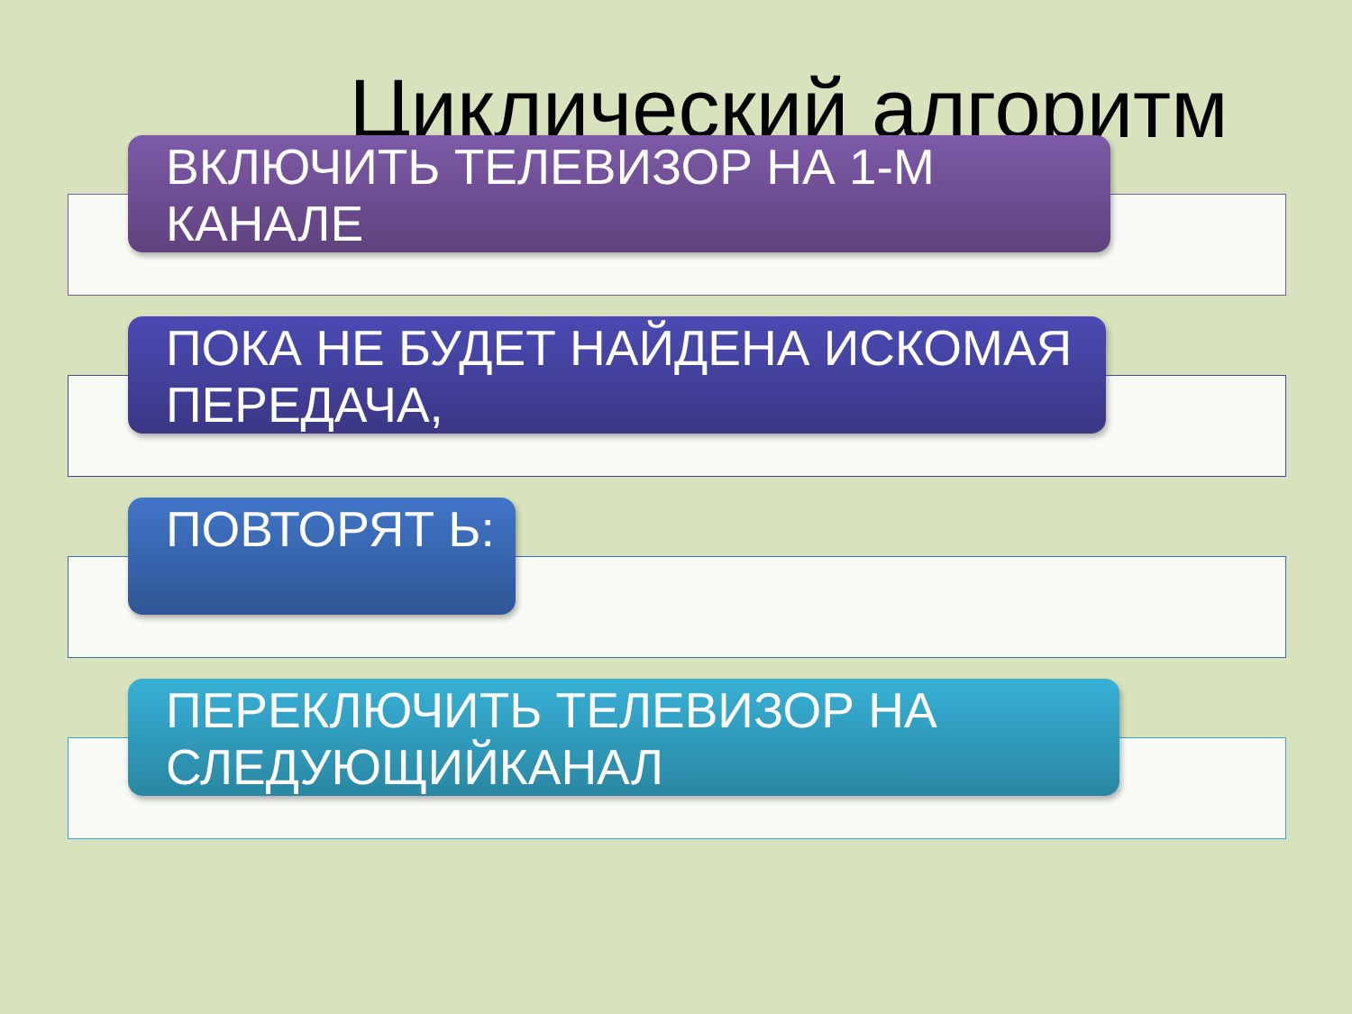Циклический алгоритм
ВКЛЮЧИТЬ ТЕЛЕВИЗОР НА 1-М КАНАЛЕ
ПОКА НЕ БУДЕТ НАЙДЕНА ИСКОМАЯ ПЕРЕДАЧА,
ПОВТОРЯТ Ь:
ПЕРЕКЛЮЧИТЬ ТЕЛЕВИЗОР НА СЛЕДУЮЩИЙКАНАЛ